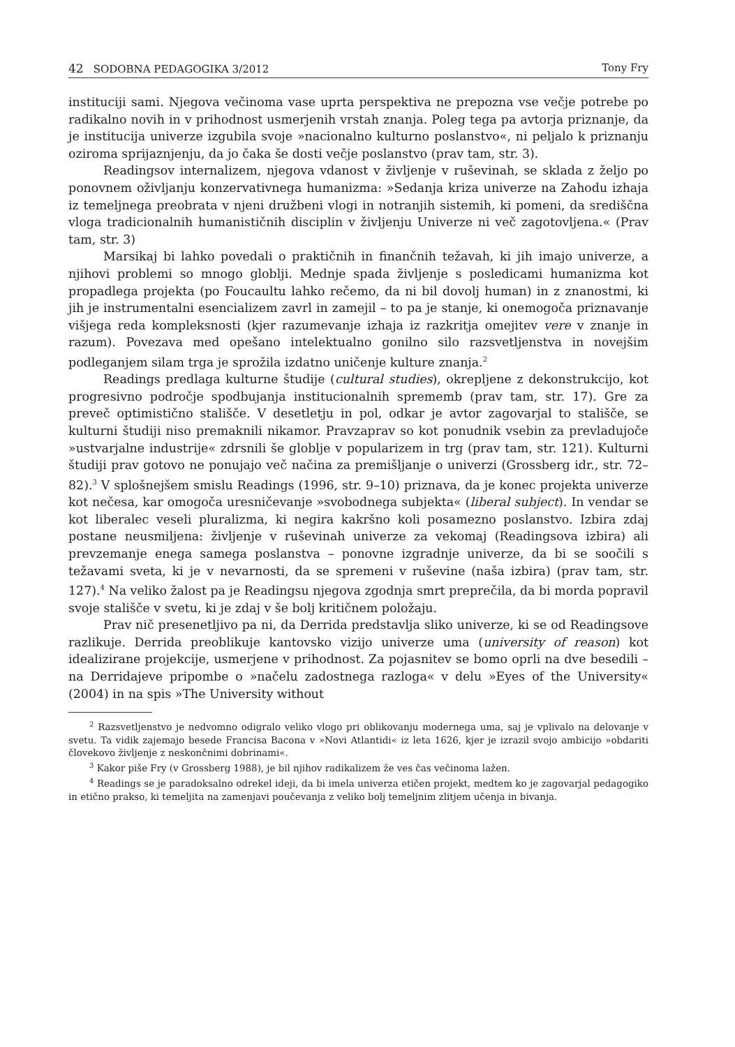42 SODOBNA PEDAGOGIKA 3/2012 Tony Fry
instituciji sami. Njegova večinoma vase uprta perspektiva ne prepozna vse večje potrebe po radikalno novih in v prihodnost usmerjenih vrstah znanja. Poleg tega pa avtorja priznanje, da je institucija univerze izgubila svoje »nacionalno kulturno poslanstvo«, ni peljalo k priznanju oziroma sprijaznjenju, da jo čaka še dosti večje poslanstvo (prav tam, str. 3).
Readingsov internalizem, njegova vdanost v življenje v ruševinah, se sklada z željo po ponovnem oživljanju konzervativnega humanizma: »Sedanja kriza univerze na Zahodu izhaja iz temeljnega preobrata v njeni družbeni vlogi in notranjih sistemih, ki pomeni, da središčna vloga tradicionalnih humanističnih disciplin v življenju Univerze ni več zagotovljena.« (Prav tam, str. 3)
Marsikaj bi lahko povedali o praktičnih in finančnih težavah, ki jih imajo univerze, a njihovi problemi so mnogo globlji. Mednje spada življenje s posledicami humanizma kot propadlega projekta (po Foucaultu lahko rečemo, da ni bil dovolj human) in z znanostmi, ki jih je instrumentalni esencializem zavrl in zamejil – to pa je stanje, ki onemogoča priznavanje višjega reda kompleksnosti (kjer razumevanje izhaja iz razkritja omejitev vere v znanje in razum). Povezava med opešano intelektualno gonilno silo razsvetljenstva in novejšim podleganjem silam trga je sprožila izdatno uničenje kulture znanja.<sup>2</sup>
Readings predlaga kulturne študije (cultural studies), okrepljene z dekonstrukcijo, kot progresivno področje spodbujanja institucionalnih sprememb (prav tam, str. 17). Gre za preveč optimistično stališče. V desetletju in pol, odkar je avtor zagovarjal to stališče, se kulturni študiji niso premaknili nikamor. Pravzaprav so kot ponudnik vsebin za prevladujoče »ustvarjalne industrije« zdrsnili še globlje v popularizem in trg (prav tam, str. 121). Kulturni študiji prav gotovo ne ponujajo več načina za premišljanje o univerzi (Grossberg idr., str. 72–82).<sup>3</sup> V splošnejšem smislu Readings (1996, str. 9–10) priznava, da je konec projekta univerze kot nečesa, kar omogoča uresničevanje »svobodnega subjekta« (liberal subject). In vendar se kot liberalec veseli pluralizma, ki negira kakršno koli posamezno poslanstvo. Izbira zdaj postane neusmiljena: življenje v ruševinah univerze za vekomaj (Readingsova izbira) ali prevzemanje enega samega poslanstva – ponovne izgradnje univerze, da bi se soočili s težavami sveta, ki je v nevarnosti, da se spremeni v ruševine (naša izbira) (prav tam, str. 127).<sup>4</sup> Na veliko žalost pa je Readingsu njegova zgodnja smrt preprečila, da bi morda popravil svoje stališče v svetu, ki je zdaj v še bolj kritičnem položaju.
Prav nič presenetljivo pa ni, da Derrida predstavlja sliko univerze, ki se od Readingsove razlikuje. Derrida preoblikuje kantovsko vizijo univerze uma (university of reason) kot idealizirane projekcije, usmerjene v prihodnost. Za pojasnitev se bomo oprli na dve besedili – na Derridajeve pripombe o »načelu zadostnega razloga« v delu »Eyes of the University« (2004) in na spis »The University without
<sup>2</sup> Razsvetljenstvo je nedvomno odigralo veliko vlogo pri oblikovanju modernega uma, saj je vplivalo na delovanje v svetu. Ta vidik zajemajo besede Francisa Bacona v »Novi Atlantidi« iz leta 1626, kjer je izrazil svojo ambicijo »obdariti človekovo življenje z neskončnimi dobrinami«.
<sup>3</sup> Kakor piše Fry (v Grossberg 1988), je bil njihov radikalizem že ves čas večinoma lažen.
<sup>4</sup> Readings se je paradoksalno odrekel ideji, da bi imela univerza etičen projekt, medtem ko je zagovarjal pedagogiko in etično prakso, ki temeljita na zamenjavi poučevanja z veliko bolj temeljnim zlitjem učenja in bivanja.